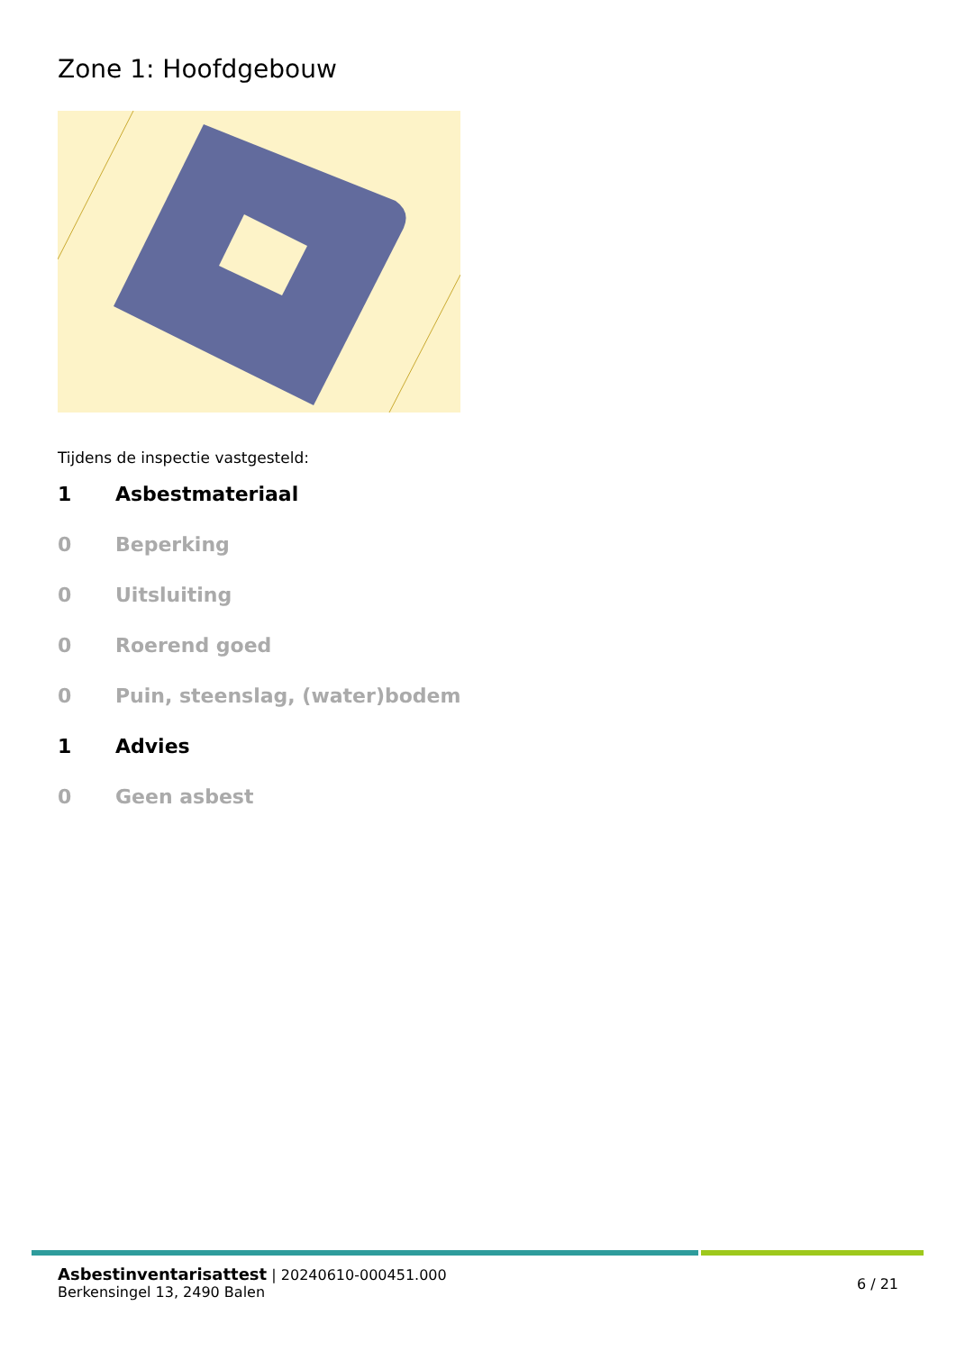Zone 1: Hoofdgebouw
Tijdens de inspectie vastgesteld:
1 Asbestmateriaal
0 Beperking
0 Uitsluiting
0 Roerend goed
0 Puin, steenslag, (water)bodem
1 Advies
0 Geen asbest
Asbestinventarisattest | 20240610-000451.000
Berkensingel 13, 2490 Balen
6 / 21